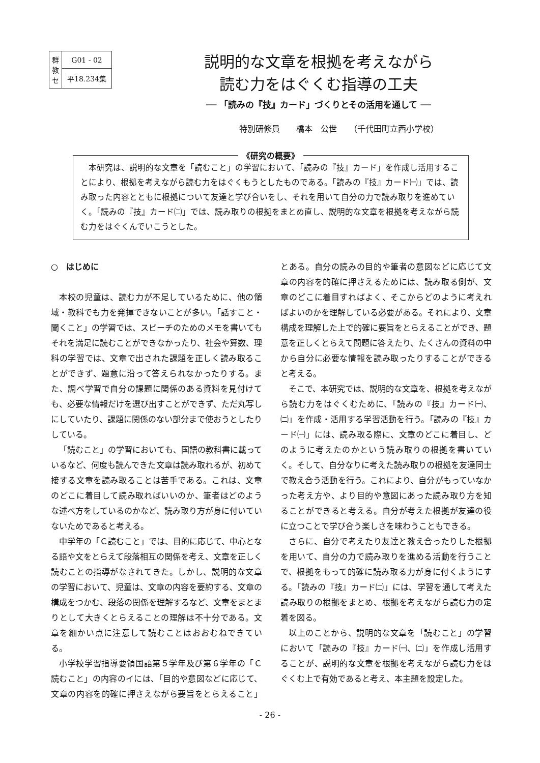| 群 教 セ | G01 - 02 |
| | 平18.234集 |
説明的な文章を根拠を考えながら
読む力をはぐくむ指導の工夫
── 「読みの『技』カード」づくりとその活用を通して ──
特別研修員　　橋本　公世　　（千代田町立西小学校）
《研究の概要》
　本研究は、説明的な文章を「読むこと」の学習において、「読みの『技』カード」を作成し活用することにより、根拠を考えながら読む力をはぐくもうとしたものである。「読みの『技』カード㈠」では、読み取った内容とともに根拠について友達と学び合いをし、それを用いて自分の力で読み取りを進めていく。「読みの『技』カード㈡」では、読み取りの根拠をまとめ直し、説明的な文章を根拠を考えながら読む力をはぐくんでいこうとした。
○　はじめに
本校の児童は、読む力が不足しているために、他の領域・教科でも力を発揮できないことが多い。「話すこと・聞くこと」の学習では、スピーチのためのメモを書いてもそれを満足に読むことができなかったり、社会や算数、理科の学習では、文章で出された課題を正しく読み取ることができず、題意に沿って答えられなかったりする。また、調べ学習で自分の課題に関係のある資料を見付けても、必要な情報だけを選び出すことができず、ただ丸写しにしていたり、課題に関係のない部分まで使おうとしたりしている。
「読むこと」の学習においても、国語の教科書に載っているなど、何度も読んできた文章は読み取れるが、初めて接する文章を読み取ることは苦手である。これは、文章のどこに着目して読み取ればいいのか、筆者はどのような述べ方をしているのかなど、読み取り方が身に付いていないためであると考える。
中学年の「Ｃ読むこと」では、目的に応じて、中心となる語や文をとらえて段落相互の関係を考え、文章を正しく読むことの指導がなされてきた。しかし、説明的な文章の学習において、児童は、文章の内容を要約する、文章の構成をつかむ、段落の関係を理解するなど、文章をまとまりとして大きくとらえることの理解は不十分である。文章を細かい点に注意して読むことはおおむねできている。
小学校学習指導要領国語第５学年及び第６学年の「Ｃ読むこと」の内容のイには、「目的や意図などに応じて、文章の内容を的確に押さえながら要旨をとらえること」とある。自分の読みの目的や筆者の意図などに応じて文章の内容を的確に押さえるためには、読み取る側が、文章のどこに着目すればよく、そこからどのように考えればよいのかを理解している必要がある。それにより、文章構成を理解した上で的確に要旨をとらえることができ、題意を正しくとらえて問題に答えたり、たくさんの資料の中から自分に必要な情報を読み取ったりすることができると考える。
そこで、本研究では、説明的な文章を、根拠を考えながら読む力をはぐくむために、「読みの『技』カード㈠、㈡」を作成・活用する学習活動を行う。「読みの『技』カード㈠」には、読み取る際に、文章のどこに着目し、どのように考えたのかという読み取りの根拠を書いていく。そして、自分なりに考えた読み取りの根拠を友達同士で教え合う活動を行う。これにより、自分がもっていなかった考え方や、より目的や意図にあった読み取り方を知ることができると考える。自分が考えた根拠が友達の役に立つことで学び合う楽しさを味わうこともできる。
さらに、自分で考えたり友達と教え合ったりした根拠を用いて、自分の力で読み取りを進める活動を行うことで、根拠をもって的確に読み取る力が身に付くようにする。「読みの『技』カード㈡」には、学習を通して考えた読み取りの根拠をまとめ、根拠を考えながら読む力の定着を図る。
以上のことから、説明的な文章を「読むこと」の学習において「読みの『技』カード㈠、㈡」を作成し活用することが、説明的な文章を根拠を考えながら読む力をはぐくむ上で有効であると考え、本主題を設定した。
- 26 -